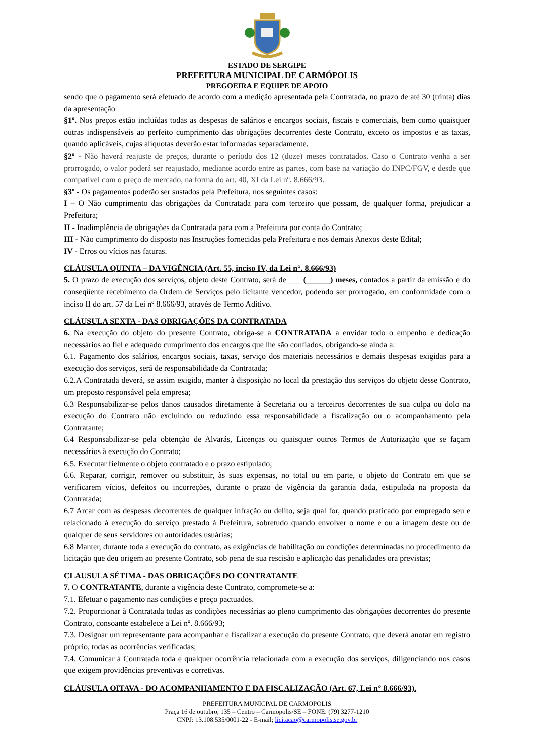ESTADO DE SERGIPE
PREFEITURA MUNICIPAL DE CARMÓPOLIS
PREGOEIRA E EQUIPE DE APOIO
sendo que o pagamento será efetuado de acordo com a medição apresentada pela Contratada, no prazo de até 30 (trinta) dias da apresentação
§1º. Nos preços estão incluídas todas as despesas de salários e encargos sociais, fiscais e comerciais, bem como quaisquer outras indispensáveis ao perfeito cumprimento das obrigações decorrentes deste Contrato, exceto os impostos e as taxas, quando aplicáveis, cujas alíquotas deverão estar informadas separadamente.
§2º - Não haverá reajuste de preços, durante o período dos 12 (doze) meses contratados. Caso o Contrato venha a ser prorrogado, o valor poderá ser reajustado, mediante acordo entre as partes, com base na variação do INPC/FGV, e desde que compatível com o preço de mercado, na forma do art. 40, XI da Lei nº. 8.666/93.
§3º - Os pagamentos poderão ser sustados pela Prefeitura, nos seguintes casos:
I – O Não cumprimento das obrigações da Contratada para com terceiro que possam, de qualquer forma, prejudicar a Prefeitura;
II - Inadimplência de obrigações da Contratada para com a Prefeitura por conta do Contrato;
III - Não cumprimento do disposto nas Instruções fornecidas pela Prefeitura e nos demais Anexos deste Edital;
IV - Erros ou vícios nas faturas.
CLÁUSULA QUINTA – DA VIGÊNCIA (Art. 55, inciso IV, da Lei n°. 8.666/93)
5. O prazo de execução dos serviços, objeto deste Contrato, será de ___ (______) meses, contados a partir da emissão e do conseqüente recebimento da Ordem de Serviços pelo licitante vencedor, podendo ser prorrogado, em conformidade com o inciso II do art. 57 da Lei nº 8.666/93, através de Termo Aditivo.
CLÁUSULA SEXTA - DAS OBRIGAÇÕES DA CONTRATADA
6. Na execução do objeto do presente Contrato, obriga-se a CONTRATADA a envidar todo o empenho e dedicação necessários ao fiel e adequado cumprimento dos encargos que lhe são confiados, obrigando-se ainda a:
6.1. Pagamento dos salários, encargos sociais, taxas, serviço dos materiais necessários e demais despesas exigidas para a execução dos serviços, será de responsabilidade da Contratada;
6.2.A Contratada deverá, se assim exigido, manter à disposição no local da prestação dos serviços do objeto desse Contrato, um preposto responsável pela empresa;
6.3 Responsabilizar-se pelos danos causados diretamente à Secretaria ou a terceiros decorrentes de sua culpa ou dolo na execução do Contrato não excluindo ou reduzindo essa responsabilidade a fiscalização ou o acompanhamento pela Contratante;
6.4 Responsabilizar-se pela obtenção de Alvarás, Licenças ou quaisquer outros Termos de Autorização que se façam necessários à execução do Contrato;
6.5. Executar fielmente o objeto contratado e o prazo estipulado;
6.6. Reparar, corrigir, remover ou substituir, às suas expensas, no total ou em parte, o objeto do Contrato em que se verificarem vícios, defeitos ou incorreções, durante o prazo de vigência da garantia dada, estipulada na proposta da Contratada;
6.7 Arcar com as despesas decorrentes de qualquer infração ou delito, seja qual for, quando praticado por empregado seu e relacionado à execução do serviço prestado à Prefeitura, sobretudo quando envolver o nome e ou a imagem deste ou de qualquer de seus servidores ou autoridades usuárias;
6.8 Manter, durante toda a execução do contrato, as exigências de habilitação ou condições determinadas no procedimento da licitação que deu origem ao presente Contrato, sob pena de sua rescisão e aplicação das penalidades ora previstas;
CLAUSULA SÉTIMA - DAS OBRIGAÇÕES DO CONTRATANTE
7. O CONTRATANTE, durante a vigência deste Contrato, compromete-se a:
7.1. Efetuar o pagamento nas condições e preço pactuados.
7.2. Proporcionar à Contratada todas as condições necessárias ao pleno cumprimento das obrigações decorrentes do presente Contrato, consoante estabelece a Lei nº. 8.666/93;
7.3. Designar um representante para acompanhar e fiscalizar a execução do presente Contrato, que deverá anotar em registro próprio, todas as ocorrências verificadas;
7.4. Comunicar à Contratada toda e qualquer ocorrência relacionada com a execução dos serviços, diligenciando nos casos que exigem providências preventivas e corretivas.
CLÁUSULA OITAVA - DO ACOMPANHAMENTO E DA FISCALIZAÇÃO (Art. 67, Lei n° 8.666/93).
PREFEITURA MUNICPAL DE CARMOPOLIS
Praça 16 de outubro, 135 – Centro – Carmopolis/SE – FONE: (79) 3277-1210
CNPJ: 13.108.535/0001-22 - E-mail; licitacao@carmopolis.se.gov.br